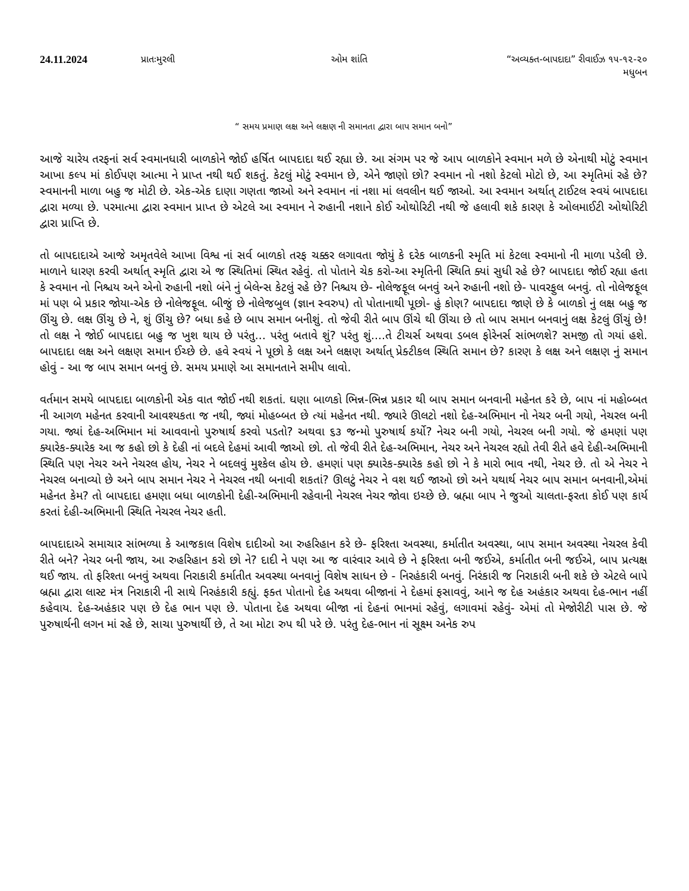24.11.2024 પ્રાતઃમુરલી ઓમ શાંતિ “અવ્યક્ત-બાપદાદા” રીવાઈઝ ૧૫-૧૨-૨૦
મધુબન
“ સમય પ્રમાણ લક્ષ અને લક્ષણ ની સમાનતા દ્વારા બાપ સમાન બનો”
આજે ચારેય તરફનાં સર્વ સ્વમાનધારી બાળકોને જોઈ હર્ષિત બાપદાદા થઈ રહ્યા છે. આ સંગમ પર જે આપ બાળકોને સ્વમાન મળે છે એનાથી મોટું સ્વમાન આખા કલ્પ માં કોઈપણ આત્મા ને પ્રાપ્ત નથી થઈ શકતું. કેટલું મોટું સ્વમાન છે, એને જાણો છો? સ્વમાન નો નશો કેટલો મોટો છે, આ સ્મૃતિમાં રહે છે? સ્વમાનની માળા બહુ જ મોટી છે. એક-એક દાણા ગણતા જાઓ અને સ્વમાન નાં નશા માં લવલીન થઈ જાઓ. આ સ્વમાન અર્થાત્ ટાઈટલ સ્વયં બાપદાદા દ્વારા મળ્યા છે. પરમાત્મા દ્વારા સ્વમાન પ્રાપ્ત છે એટલે આ સ્વમાન ને રુહાની નશાને કોઈ ઓથોરિટી નથી જે હલાવી શકે કારણ કે ઓલમાઈટી ઓથોરિટી દ્વારા પ્રાપ્તિ છે.
તો બાપદાદાએ આજે અમૃતવેલે આખા વિશ્વ નાં સર્વ બાળકો તરફ ચક્કર લગાવતા જોયું કે દરેક બાળકની સ્મૃતિ માં કેટલા સ્વમાનો ની માળા પડેલી છે. માળાને ધારણ કરવી અર્થાત્ સ્મૃતિ દ્વારા એ જ સ્થિતિમાં સ્થિત રહેવું. તો પોતાને ચેક કરો-આ સ્મૃતિની સ્થિતિ ક્યાં સુધી રહે છે? બાપદાદા જોઈ રહ્યા હતા કે સ્વમાન નો નિશ્ચય અને એનો રુહાની નશો બંને નું બેલેન્સ કેટલું રહે છે? નિશ્ચય છે- નોલેજફૂલ બનવું અને રુહાની નશો છે- પાવરફુલ બનવું. તો નોલેજફૂલ માં પણ બે પ્રકાર જોયા-એક છે નોલેજફૂલ. બીજું છે નોલેજબુલ (જ્ઞાન સ્વરુપ) તો પોતાનાથી પૂછો- હું કોણ? બાપદાદા જાણે છે કે બાળકો નું લક્ષ બહુ જ ઊંચુ છે. લક્ષ ઊંચુ છે ને, શું ઊંચુ છે? બધા કહે છે બાપ સમાન બનીશું. તો જેવી રીતે બાપ ઊંચે થી ઊંચા છે તો બાપ સમાન બનવાનું લક્ષ કેટલું ઊંચું છે! તો લક્ષ ને જોઈ બાપદાદા બહુ જ ખુશ થાય છે પરંતુ... પરંતુ બતાવે શું? પરંતુ શું....તે ટીચર્સ અથવા ડબલ ફોરેનર્સ સાંભળશે? સમજી તો ગયાં હશે. બાપદાદા લક્ષ અને લક્ષણ સમાન ઈચ્છે છે. હવે સ્વયં ને પૂછો કે લક્ષ અને લક્ષણ અર્થાત્ પ્રેક્ટીકલ સ્થિતિ સમાન છે? કારણ કે લક્ષ અને લક્ષણ નું સમાન હોવું - આ જ બાપ સમાન બનવું છે. સમય પ્રમાણે આ સમાનતાને સમીપ લાવો.
વર્તમાન સમયે બાપદાદા બાળકોની એક વાત જોઈ નથી શકતાં. ઘણા બાળકો ભિન્ન-ભિન્ન પ્રકાર થી બાપ સમાન બનવાની મહેનત કરે છે, બાપ નાં મહોબ્બત ની આગળ મહેનત કરવાની આવશ્યકતા જ નથી, જ્યાં મોહબ્બત છે ત્યાં મહેનત નથી. જ્યારે ઊલટો નશો દેહ-અભિમાન નો નેચર બની ગયો, નેચરલ બની ગયા. જ્યાં દેહ-અભિમાન માં આવવાનો પુરુષાર્થ કરવો પડતો? અથવા ૬૩ જન્મો પુરુષાર્થ કર્યો? નેચર બની ગયો, નેચરલ બની ગયો. જે હમણાં પણ ક્યારેક-ક્યારેક આ જ કહો છો કે દેહી નાં બદલે દેહમાં આવી જાઓ છો. તો જેવી રીતે દેહ-અભિમાન, નેચર અને નેચરલ રહ્યો તેવી રીતે હવે દેહી-અભિમાની સ્થિતિ પણ નેચર અને નેચરલ હોય, નેચર ને બદલવું મુશ્કેલ હોય છે. હમણાં પણ ક્યારેક-ક્યારેક કહો છો ને કે મારો ભાવ નથી, નેચર છે. તો એ નેચર ને નેચરલ બનાવ્યો છે અને બાપ સમાન નેચર ને નેચરલ નથી બનાવી શકતાં? ઊલટું નેચર ને વશ થઈ જાઓ છો અને યથાર્થ નેચર બાપ સમાન બનવાની,એમાં મહેનત કેમ? તો બાપદાદા હમણા બધા બાળકોની દેહી-અભિમાની રહેવાની નેચરલ નેચર જોવા ઇચ્છે છે. બ્રહ્મા બાપ ને જુઓ ચાલતા-ફરતા કોઈ પણ કાર્ય કરતાં દેહી-અભિમાની સ્થિતિ નેચરલ નેચર હતી.
બાપદાદાએ સમાચાર સાંભળ્યા કે આજકાલ વિશેષ દાદીઓ આ રુહરિહાન કરે છે- ફરિશ્તા અવસ્થા, કર્માતીત અવસ્થા, બાપ સમાન અવસ્થા નેચરલ કેવી રીતે બને? નેચર બની જાય, આ રુહરિહાન કરો છો ને? દાદી ને પણ આ જ વારંવાર આવે છે ને ફરિશ્તા બની જઈએ, કર્માતીત બની જઈએ, બાપ પ્રત્યક્ષ થઈ જાય. તો ફરિશ્તા બનવું અથવા નિરાકારી કર્માતીત અવસ્થા બનવાનું વિશેષ સાધન છે - નિરહંકારી બનવું. નિરંકારી જ નિરાકારી બની શકે છે એટલે બાપે બ્રહ્મા દ્વારા લાસ્ટ મંત્ર નિરાકારી ની સાથે નિરહંકારી કહ્યું. ફક્ત પોતાનો દેહ અથવા બીજાનાં ને દેહમાં ફસાવવું, આને જ દેહ અહંકાર અથવા દેહ-ભાન નહીં કહેવાય. દેહ-અહંકાર પણ છે દેહ ભાન પણ છે. પોતાના દેહ અથવા બીજા નાં દેહનાં ભાનમાં રહેવું, લગાવમાં રહેવું- એમાં તો મેજોરીટી પાસ છે. જે પુરુષાર્થની લગન માં રહે છે, સાચા પુરુષાર્થી છે, તે આ મોટા રુપ થી પરે છે. પરંતુ દેહ-ભાન નાં સૂક્ષ્મ અનેક રુપ